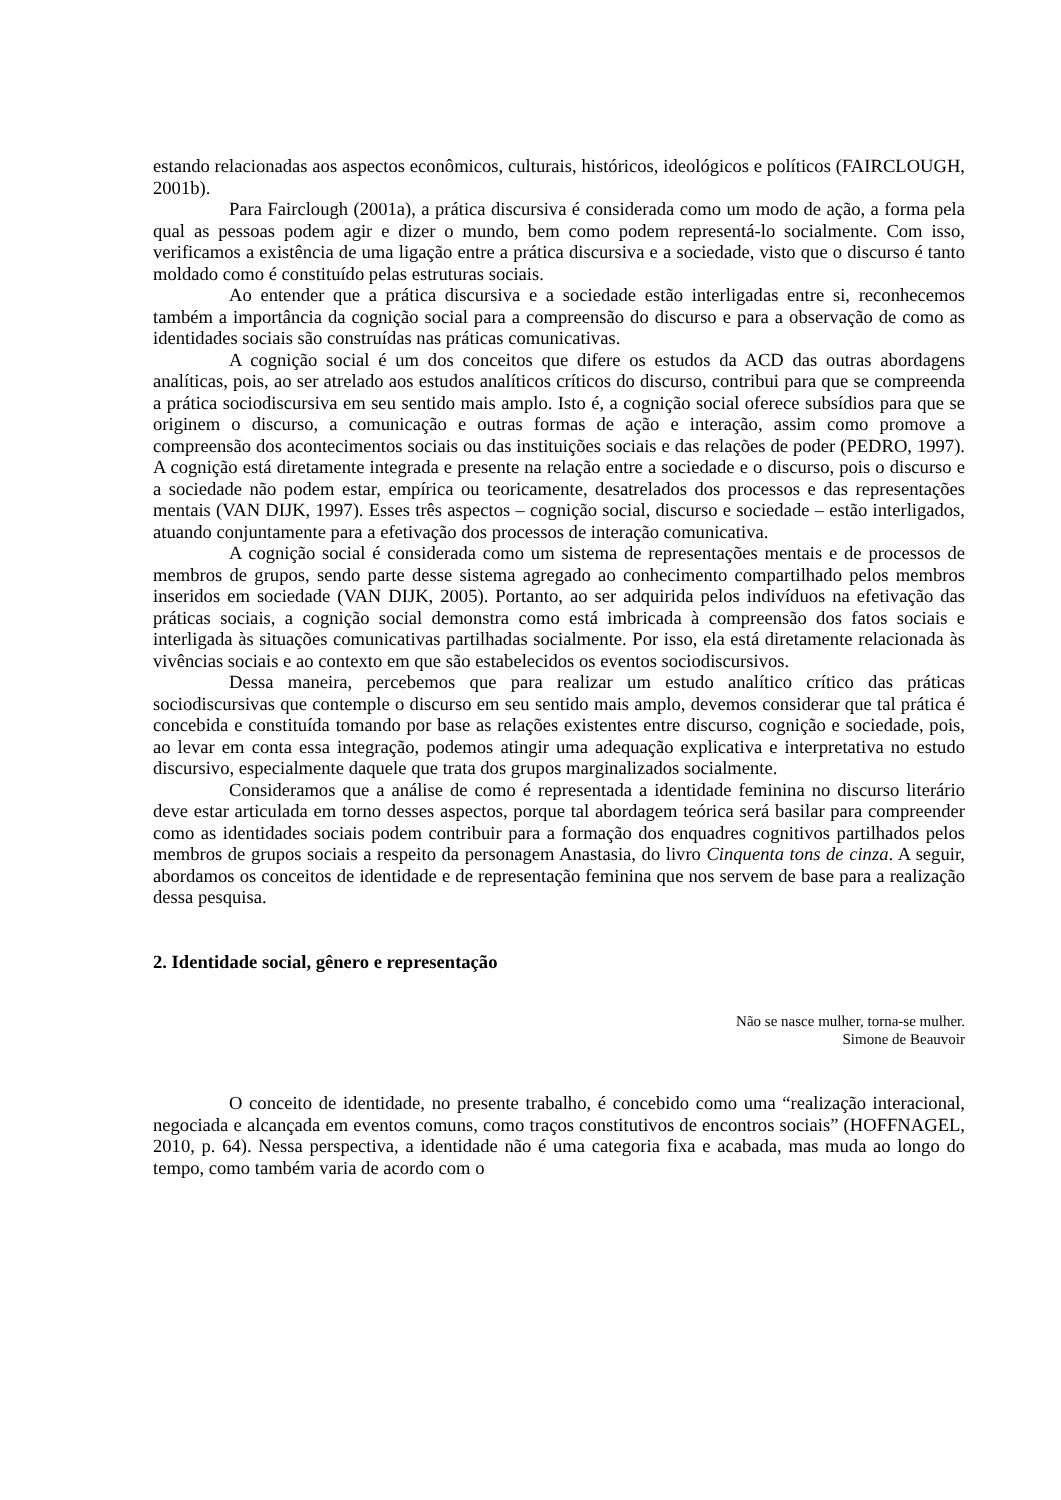estando relacionadas aos aspectos econômicos, culturais, históricos, ideológicos e políticos (FAIRCLOUGH, 2001b).
Para Fairclough (2001a), a prática discursiva é considerada como um modo de ação, a forma pela qual as pessoas podem agir e dizer o mundo, bem como podem representá-lo socialmente. Com isso, verificamos a existência de uma ligação entre a prática discursiva e a sociedade, visto que o discurso é tanto moldado como é constituído pelas estruturas sociais.
Ao entender que a prática discursiva e a sociedade estão interligadas entre si, reconhecemos também a importância da cognição social para a compreensão do discurso e para a observação de como as identidades sociais são construídas nas práticas comunicativas.
A cognição social é um dos conceitos que difere os estudos da ACD das outras abordagens analíticas, pois, ao ser atrelado aos estudos analíticos críticos do discurso, contribui para que se compreenda a prática sociodiscursiva em seu sentido mais amplo. Isto é, a cognição social oferece subsídios para que se originem o discurso, a comunicação e outras formas de ação e interação, assim como promove a compreensão dos acontecimentos sociais ou das instituições sociais e das relações de poder (PEDRO, 1997). A cognição está diretamente integrada e presente na relação entre a sociedade e o discurso, pois o discurso e a sociedade não podem estar, empírica ou teoricamente, desatrelados dos processos e das representações mentais (VAN DIJK, 1997). Esses três aspectos – cognição social, discurso e sociedade – estão interligados, atuando conjuntamente para a efetivação dos processos de interação comunicativa.
A cognição social é considerada como um sistema de representações mentais e de processos de membros de grupos, sendo parte desse sistema agregado ao conhecimento compartilhado pelos membros inseridos em sociedade (VAN DIJK, 2005). Portanto, ao ser adquirida pelos indivíduos na efetivação das práticas sociais, a cognição social demonstra como está imbricada à compreensão dos fatos sociais e interligada às situações comunicativas partilhadas socialmente. Por isso, ela está diretamente relacionada às vivências sociais e ao contexto em que são estabelecidos os eventos sociodiscursivos.
Dessa maneira, percebemos que para realizar um estudo analítico crítico das práticas sociodiscursivas que contemple o discurso em seu sentido mais amplo, devemos considerar que tal prática é concebida e constituída tomando por base as relações existentes entre discurso, cognição e sociedade, pois, ao levar em conta essa integração, podemos atingir uma adequação explicativa e interpretativa no estudo discursivo, especialmente daquele que trata dos grupos marginalizados socialmente.
Consideramos que a análise de como é representada a identidade feminina no discurso literário deve estar articulada em torno desses aspectos, porque tal abordagem teórica será basilar para compreender como as identidades sociais podem contribuir para a formação dos enquadres cognitivos partilhados pelos membros de grupos sociais a respeito da personagem Anastasia, do livro Cinquenta tons de cinza. A seguir, abordamos os conceitos de identidade e de representação feminina que nos servem de base para a realização dessa pesquisa.
2. Identidade social, gênero e representação
Não se nasce mulher, torna-se mulher.
Simone de Beauvoir
O conceito de identidade, no presente trabalho, é concebido como uma “realização interacional, negociada e alcançada em eventos comuns, como traços constitutivos de encontros sociais” (HOFFNAGEL, 2010, p. 64). Nessa perspectiva, a identidade não é uma categoria fixa e acabada, mas muda ao longo do tempo, como também varia de acordo com o